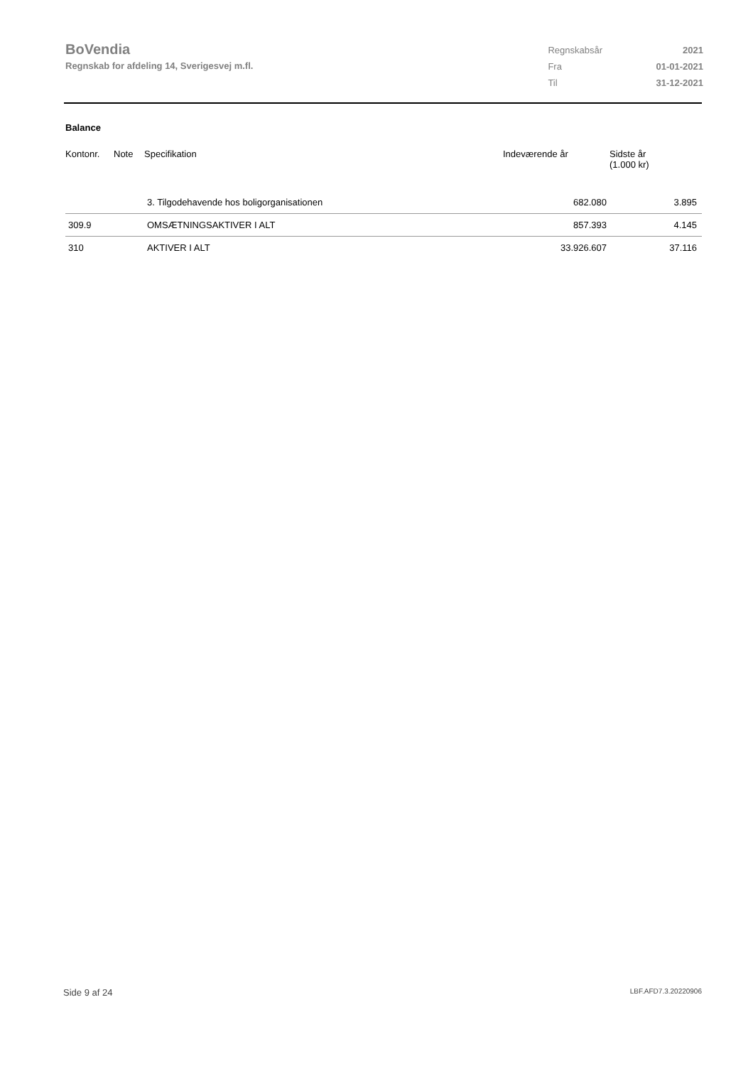BoVendia
Regnskab for afdeling 14, Sverigesvej m.fl.
| Regnskabsår | 2021 |
| Fra | 01-01-2021 |
| Til | 31-12-2021 |
Balance
| Kontonr. | Note | Specifikation | Indeværende år | Sidste år (1.000 kr) |
| --- | --- | --- | --- | --- |
| | | 3. Tilgodehavende hos boligorganisationen | 682.080 | 3.895 |
| 309.9 | | OMSÆTNINGSAKTIVER I ALT | 857.393 | 4.145 |
| 310 | | AKTIVER I ALT | 33.926.607 | 37.116 |
Side 9 af 24 LBF.AFD7.3.20220906